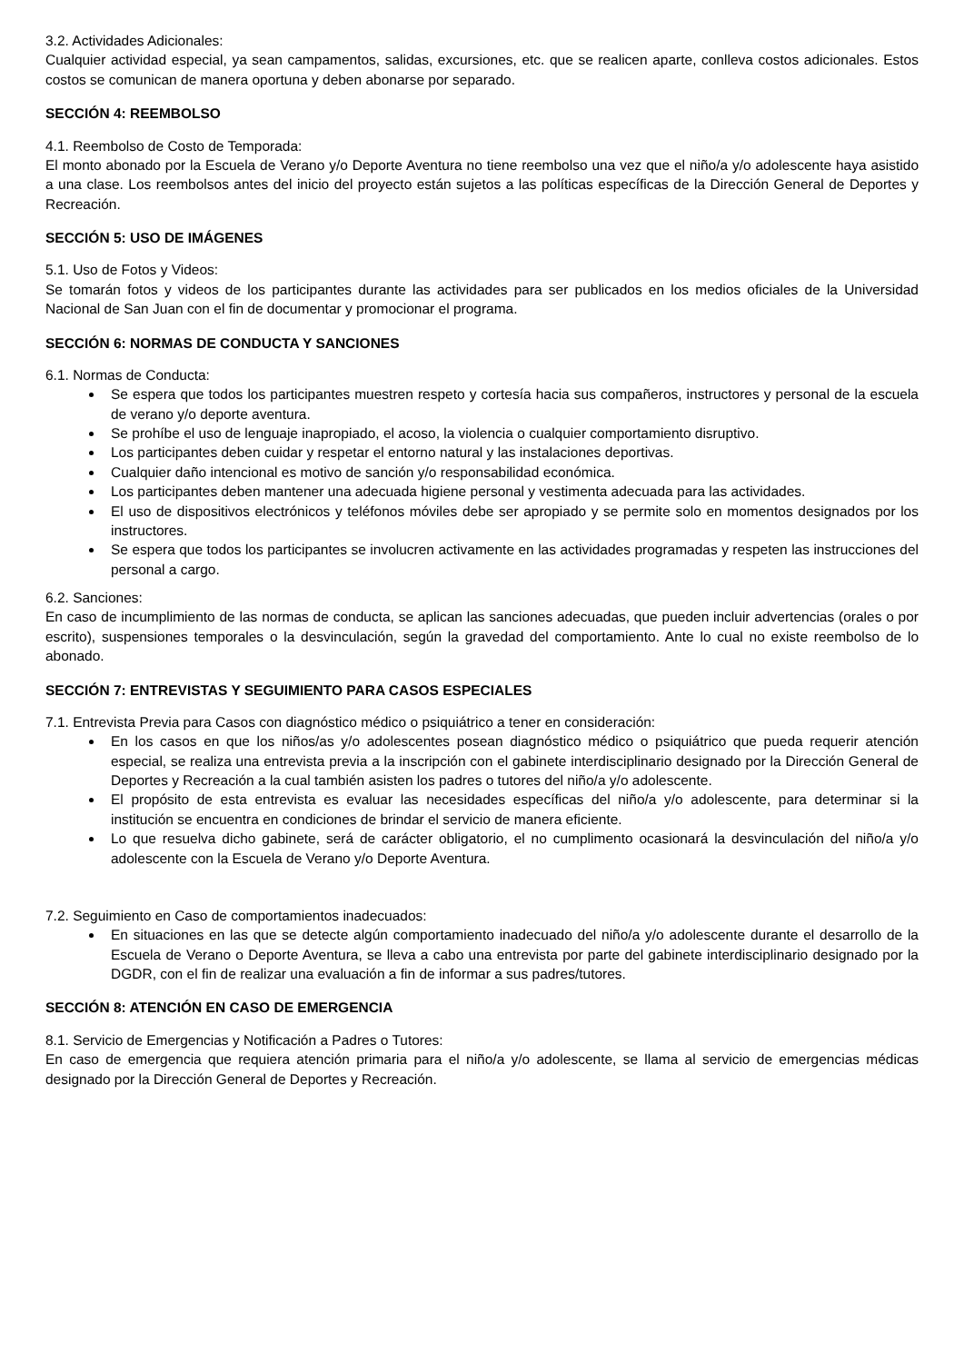3.2. Actividades Adicionales:
Cualquier actividad especial, ya sean campamentos, salidas, excursiones, etc. que se realicen aparte, conlleva costos adicionales. Estos costos se comunican de manera oportuna y deben abonarse por separado.
SECCIÓN 4: REEMBOLSO
4.1. Reembolso de Costo de Temporada:
El monto abonado por la Escuela de Verano y/o Deporte Aventura no tiene reembolso una vez que el niño/a y/o adolescente haya asistido a una clase. Los reembolsos antes del inicio del proyecto están sujetos a las políticas específicas de la Dirección General de Deportes y Recreación.
SECCIÓN 5: USO DE IMÁGENES
5.1. Uso de Fotos y Videos:
Se tomarán fotos y videos de los participantes durante las actividades para ser publicados en los medios oficiales de la Universidad Nacional de San Juan con el fin de documentar y promocionar el programa.
SECCIÓN 6: NORMAS DE CONDUCTA Y SANCIONES
6.1. Normas de Conducta:
Se espera que todos los participantes muestren respeto y cortesía hacia sus compañeros, instructores y personal de la escuela de verano y/o deporte aventura.
Se prohíbe el uso de lenguaje inapropiado, el acoso, la violencia o cualquier comportamiento disruptivo.
Los participantes deben cuidar y respetar el entorno natural y las instalaciones deportivas.
Cualquier daño intencional es motivo de sanción y/o responsabilidad económica.
Los participantes deben mantener una adecuada higiene personal y vestimenta adecuada para las actividades.
El uso de dispositivos electrónicos y teléfonos móviles debe ser apropiado y se permite solo en momentos designados por los instructores.
Se espera que todos los participantes se involucren activamente en las actividades programadas y respeten las instrucciones del personal a cargo.
6.2. Sanciones:
En caso de incumplimiento de las normas de conducta, se aplican las sanciones adecuadas, que pueden incluir advertencias (orales o por escrito), suspensiones temporales o la desvinculación, según la gravedad del comportamiento. Ante lo cual no existe reembolso de lo abonado.
SECCIÓN 7: ENTREVISTAS Y SEGUIMIENTO PARA CASOS ESPECIALES
7.1. Entrevista Previa para Casos con diagnóstico médico o psiquiátrico a tener en consideración:
En los casos en que los niños/as y/o adolescentes posean diagnóstico médico o psiquiátrico que pueda requerir atención especial, se realiza una entrevista previa a la inscripción con el gabinete interdisciplinario designado por la Dirección General de Deportes y Recreación a la cual también asisten los padres o tutores del niño/a y/o adolescente.
El propósito de esta entrevista es evaluar las necesidades específicas del niño/a y/o adolescente, para determinar si la institución se encuentra en condiciones de brindar el servicio de manera eficiente.
Lo que resuelva dicho gabinete, será de carácter obligatorio, el no cumplimento ocasionará la desvinculación del niño/a y/o adolescente con la Escuela de Verano y/o Deporte Aventura.
7.2. Seguimiento en Caso de comportamientos inadecuados:
En situaciones en las que se detecte algún comportamiento inadecuado del niño/a y/o adolescente durante el desarrollo de la Escuela de Verano o Deporte Aventura, se lleva a cabo una entrevista por parte del gabinete interdisciplinario designado por la DGDR, con el fin de realizar una evaluación a fin de informar a sus padres/tutores.
SECCIÓN 8: ATENCIÓN EN CASO DE EMERGENCIA
8.1. Servicio de Emergencias y Notificación a Padres o Tutores:
En caso de emergencia que requiera atención primaria para el niño/a y/o adolescente, se llama al servicio de emergencias médicas designado por la Dirección General de Deportes y Recreación.